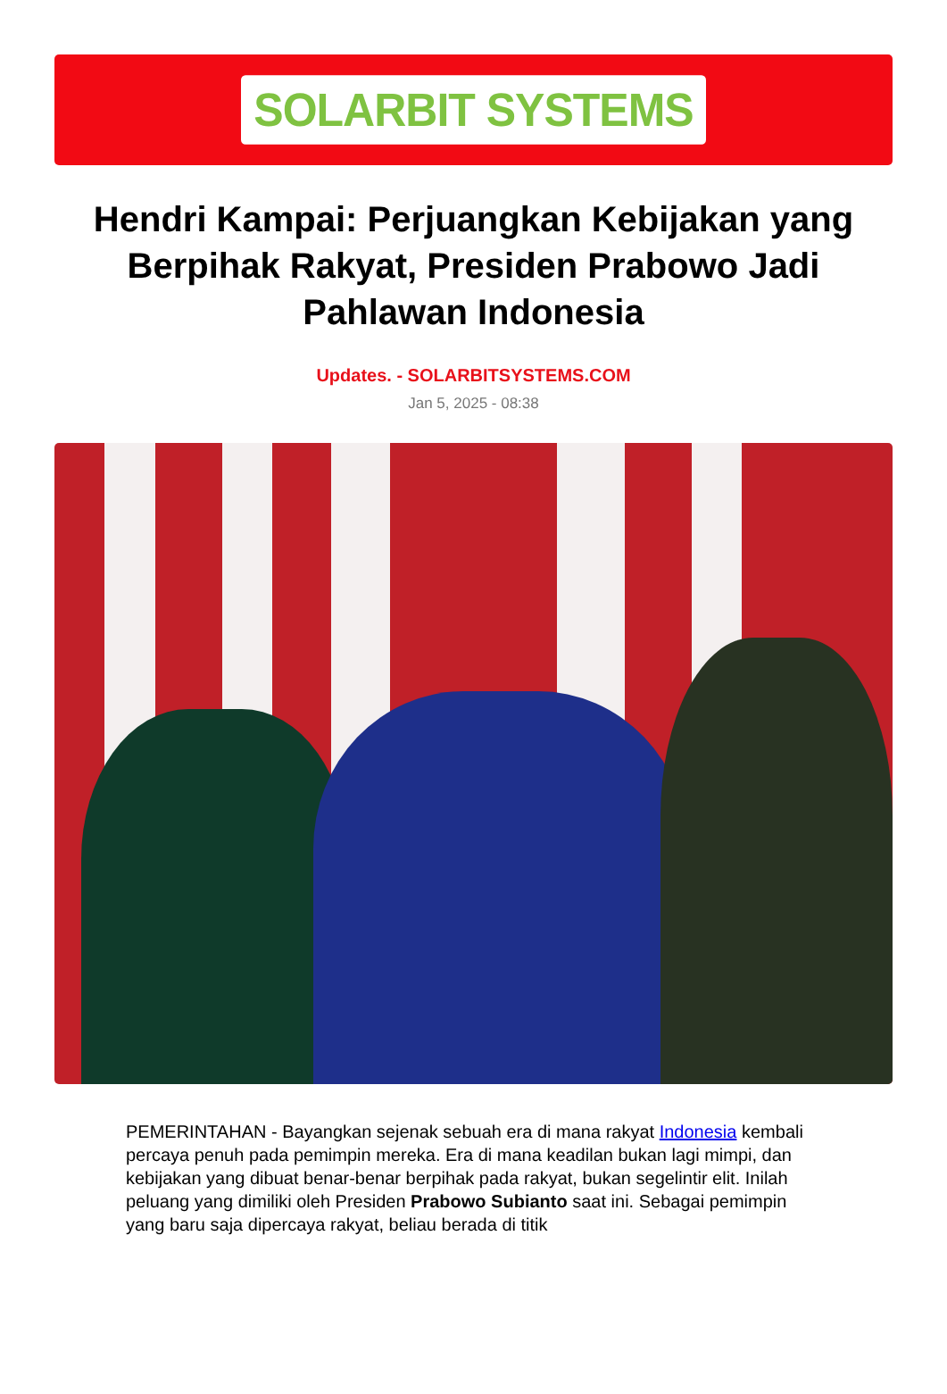SOLARBIT SYSTEMS
Hendri Kampai: Perjuangkan Kebijakan yang Berpihak Rakyat, Presiden Prabowo Jadi Pahlawan Indonesia
Updates. - SOLARBITSYSTEMS.COM
Jan 5, 2025 - 08:38
PEMERINTAHAN - Bayangkan sejenak sebuah era di mana rakyat Indonesia kembali percaya penuh pada pemimpin mereka. Era di mana keadilan bukan lagi mimpi, dan kebijakan yang dibuat benar-benar berpihak pada rakyat, bukan segelintir elit. Inilah peluang yang dimiliki oleh Presiden Prabowo Subianto saat ini. Sebagai pemimpin yang baru saja dipercaya rakyat, beliau berada di titik